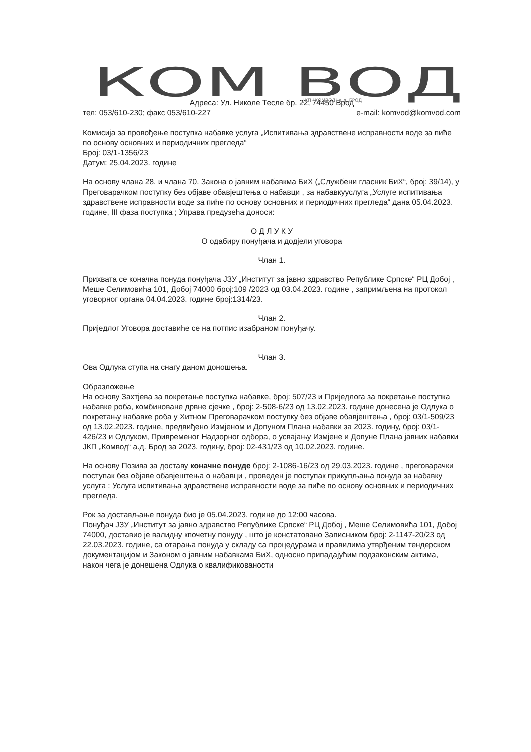КОМ ВОД
ЈКП "КОМВОД" а.д. БРОД
Адреса: Ул. Николе Тесле бр. 22, 74450 Брод
тел: 053/610-230; факс 053/610-227 e-mail: komvod@komvod.com
Комисија за провођење поступка набавке услуга „Испитивања здравствене исправности воде за пиће по основу основних и периодичних прегледа“
Број: 03/1-1356/23
Датум: 25.04.2023. године
На основу члана 28. и члана 70. Закона о јавним набавкма БиХ („Службени гласник БиХ“, број: 39/14), у Преговарачком поступку без објаве обавјештења о набавци , за набавкууслуга „Услуге испитивања здравствене исправности воде за пиће по основу основних и периодичних прегледа“ дана 05.04.2023. године, III фаза поступка ; Управа предузећа доноси:
О Д Л У К У
О одабиру понуђача и додјели уговора
Члан 1.
Прихвата се коначна понуда понуђача ЈЗУ „Институт за јавно здравство Републике Српске“ РЦ Добој , Меше Селимовића 101, Добој 74000 број:109 /2023 од 03.04.2023. године , запримљена на протокол уговорног органа 04.04.2023. године број:1314/23.
Члан 2.
Приједлог Уговора доставиће се на потпис изабраном понуђачу.
Члан 3.
Ова Одлука ступа на снагу даном доношења.
Образложење
На основу Захтјева за покретање поступка набавке, број: 507/23 и Приједлога за покретање поступка набавке роба, комбиноване дрвне сјечке , број: 2-508-6/23 од 13.02.2023. године донесена је Одлука о покретању набавке роба у Хитном Преговарачком поступку без објаве обавјештења , број: 03/1-509/23 од 13.02.2023. године, предвиђено Измјеном и Допуном Плана набавки за 2023. годину, број: 03/1-426/23 и Одлуком, Привременог Надзорног одбора, о усвајању Измјене и Допуне Плана јавних набавки ЈКП „Комвод“ а.д. Брод за 2023. годину, број: 02-431/23 од 10.02.2023. године.
На основу Позива за доставу коначне понуде број: 2-1086-16/23 од 29.03.2023. године , преговарачки поступак без објаве обавјештења о набавци , проведен је поступак прикупљања понуда за набавку услуга : Услуга испитивања здравствене исправности воде за пиће по основу основних и периодичних прегледа.
Рок за достављање понуда био је 05.04.2023. године до 12:00 часова.
Понуђач ЈЗУ „Институт за јавно здравство Републике Српске“ РЦ Добој , Меше Селимовића 101, Добој 74000, доставио је валидну кпочетну понуду , што је констатовано Записником број: 2-1147-20/23 од 22.03.2023. године, са отарања понуда у складу са процедурама и правилима утврђеним тендерском документацијом и Законом о јавним набавкама БиХ, односно припадајућим подзаконским актима, након чега је донешена Одлука о квалификованости